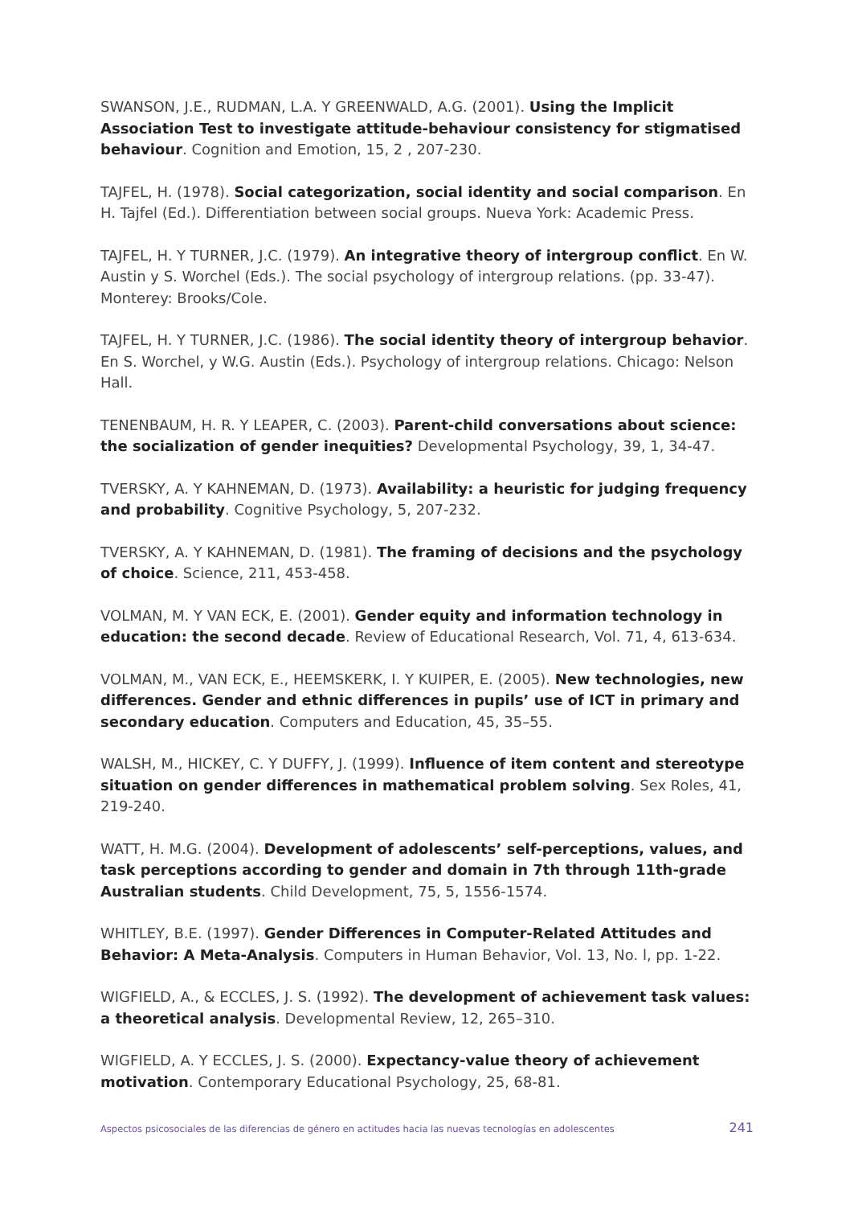SWANSON, J.E., RUDMAN, L.A. Y GREENWALD, A.G. (2001). Using the Implicit Association Test to investigate attitude-behaviour consistency for stigmatised behaviour. Cognition and Emotion, 15, 2 , 207-230.
TAJFEL, H. (1978). Social categorization, social identity and social comparison. En H. Tajfel (Ed.). Differentiation between social groups. Nueva York: Academic Press.
TAJFEL, H. Y TURNER, J.C. (1979). An integrative theory of intergroup conflict. En W. Austin y S. Worchel (Eds.). The social psychology of intergroup relations. (pp. 33-47). Monterey: Brooks/Cole.
TAJFEL, H. Y TURNER, J.C. (1986). The social identity theory of intergroup behavior. En S. Worchel, y W.G. Austin (Eds.). Psychology of intergroup relations. Chicago: Nelson Hall.
TENENBAUM, H. R. Y LEAPER, C. (2003). Parent-child conversations about science: the socialization of gender inequities? Developmental Psychology, 39, 1, 34-47.
TVERSKY, A. Y KAHNEMAN, D. (1973). Availability: a heuristic for judging frequency and probability. Cognitive Psychology, 5, 207-232.
TVERSKY, A. Y KAHNEMAN, D. (1981). The framing of decisions and the psychology of choice. Science, 211, 453-458.
VOLMAN, M. Y VAN ECK, E. (2001). Gender equity and information technology in education: the second decade. Review of Educational Research, Vol. 71, 4, 613-634.
VOLMAN, M., VAN ECK, E., HEEMSKERK, I. Y KUIPER, E. (2005). New technologies, new differences. Gender and ethnic differences in pupils’ use of ICT in primary and secondary education. Computers and Education, 45, 35–55.
WALSH, M., HICKEY, C. Y DUFFY, J. (1999). Influence of item content and stereotype situation on gender differences in mathematical problem solving. Sex Roles, 41, 219-240.
WATT, H. M.G. (2004). Development of adolescents’ self-perceptions, values, and task perceptions according to gender and domain in 7th through 11th-grade Australian students. Child Development, 75, 5, 1556-1574.
WHITLEY, B.E. (1997). Gender Differences in Computer-Related Attitudes and Behavior: A Meta-Analysis. Computers in Human Behavior, Vol. 13, No. l, pp. 1-22.
WIGFIELD, A., & ECCLES, J. S. (1992). The development of achievement task values: a theoretical analysis. Developmental Review, 12, 265–310.
WIGFIELD, A. Y ECCLES, J. S. (2000). Expectancy-value theory of achievement motivation. Contemporary Educational Psychology, 25, 68-81.
Aspectos psicosociales de las diferencias de género en actitudes hacia las nuevas tecnologías en adolescentes 241